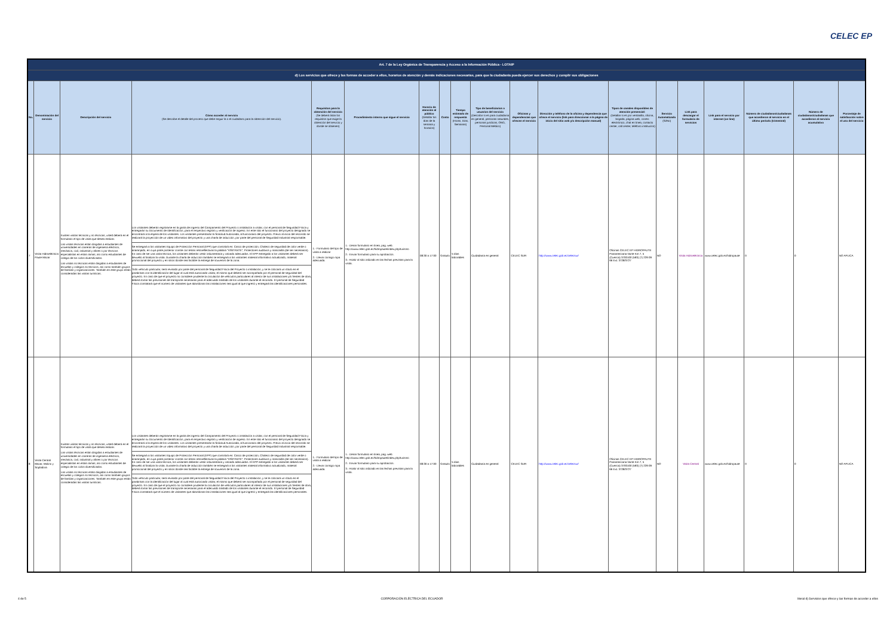CELEC EP
| Art. 7 de la Ley Orgánica de Transparencia y Acceso a la Información Pública - LOTAIP | | | | | | | | | | | | | | | | | | |
| d) Los servicios que ofrece y las formas de acceder a ellos, horarios de atención y demás indicaciones necesarias, para que la ciudadanía pueda ejercer sus derechos y cumplir sus obligaciones | | | | | | | | | | | | | | | | | | |
| No. | Denominación del servicio | Descripción del servicio | Cómo acceder al servicio (Se describe el detalle del proceso que debe seguir la o el ciudadano para la obtención del servicio). | Requisitos para la obtención del servicio (Se deberá listar los requisitos que exige la obtención del servicio y donde se obtienen) | Procedimiento interno que sigue el servicio | Horario de atención al público (Detallar los días de la semana y horarios) | Costo | Tiempo estimado de respuesta (Horas, Días, Semanas) | Tipo de beneficiarios o usuarios del servicio (Describir si es para ciudadanía en general, personas naturales, personas jurídicas, ONG, Personal Médico) | Oficinas y dependencias que ofrecen el servicio | Dirección y teléfono de la oficina y dependencia que ofrece el servicio (link para direccionar a la página de inicio del sitio web y/o descripción manual) | Tipos de canales disponibles de atención presencial: (Detallar si es por ventanilla, oficina, brigada, página web, correo electrónico, chat en línea, contacto center, call center, teléfono institución) | Servicio Automatizado (Si/No) | Link para descargar el formulario de servicios | Link para el servicio por internet (on line) | Número de ciudadanos/ciudadanas que accedieron al servicio en el último período (trimestral) | Número de ciudadanos/ciudadanas que accedieron al servicio acumulativo | Porcentaje de satisfacción sobre el uso del servicio |
| 7 | Visita Hidroeléctrica Paute Mazar | Existen visitas técnicas y no técnicas, usted deberá en el formulario el tipo de visita que desea realizar. Las visitas técnicas están dirigidas a estudiantes de universidades en carreras de ingeniería eléctrica, mecánica, civil, industrial y afines o por técnicos especialistas en estas ramas; así como estudiantes de colegio de los ciclos diversificados. Las visitas no técnicas están dirigidas a estudiantes de escuelas y colegios no técnicos, así como también grupos de familias y organizaciones. También en este grupo están consideradas las visitas turísticas. | Los visitantes deberán registrarse en la garita de ingreso del Campamento del Proyecto o instalación a visitar, con el personal de Seguridad Física y entregarán su Documento de Identificación, para el respectivo registro y verificación de ingreso. En este sitio el funcionario del proyecto designado se encontrará a la espera de los visitantes. Los visitantes presentarán la Solicitud Autorizada, al funcionario del proyecto. Previo al inicio del recorrido se realizará la proyección de un video informativo del proyecto y una charla de inducción, por parte del personal de Seguridad Industrial responsable. Se entregará a los visitantes Equipo de Protección Personal (EPP) que consistirá en: Casco de protección, Chaleco de seguridad de color verde o anaranjado, en cuya parte posterior conste con letras retroreflectivas la palabra "VISITANTE", Protectores auditivos y mascarilla (de ser necesarios). En caso de ser una visita técnica, los visitantes deberán vestir indumentaria y calzado adecuados. El EPP entregado a los visitantes deberá ser devuelto al finalizar la visita. Durante la charla de inducción también se entregará a los visitantes material informativo actualizado, material promocional del proyecto y en sitios donde sea factible la entrega de souvenirs de la zona. Todo vehículo particular, será revisado por parte del personal de Seguridad Física del Proyecto o instalación, y se le colocará un rótulo en el parabrisas con la identificación del lugar al cual está autorizado visitar, el mismo que deberá ser acompañado por el personal de seguridad del proyecto. En caso de que el proyecto no considere prudente la circulación de vehículos particulares al interior de sus instalaciones y/o frentes de obra, deberá tomar las previsiones de transporte necesarias para el adecuado traslado de los visitantes durante el recorrido. El personal de Seguridad Física constatará que el número de visitantes que abandonan las instalaciones sea igual al que ingresó y entregará las identificaciones personales. | 1.- Formulario del tipo de visita a realizar 2.- Llevar consigo ropa adecuada. | 1.- Llenar formulario en línea, pag. web: http://www.celec.gob.ec/hidropaute/index.php/turismo 2.- Enviar formulario para su aprobación. 3.- Asistir al sitio indicado en las fechas previstas para la visita. | 08:30 a 17:00 | Gratuito | 5 días laborables | Ciudadanía en general | CELEC SUR | http://www.celec.gob.ec/celecsur/ | Oficinas CELEC EP HIDROPAUTE Panamericana Norte Km 7, 5 (Cuenca) 3700100 (593) (7) 229 09 66 Ext. 3728/3727 | NO | Visita Hidroeléctrica | www.celec.gob.ec/hidropaute | 0 | 0 | NO APLICA |
| 8 | Visita Central Mazar, Molino y Sopladora | Existen visitas técnicas y no técnicas, usted deberá en el formulario el tipo de visita que desea realizar. Las visitas técnicas están dirigidas a estudiantes de universidades en carreras de ingeniería eléctrica, mecánica, civil, industrial y afines o por técnicos especialistas en estas ramas; así como estudiantes de colegio de los ciclos diversificados. Las visitas no técnicas están dirigidas a estudiantes de escuelas y colegios no técnicos, así como también grupos de familias y organizaciones. También en este grupo están consideradas las visitas turísticas. | Los visitantes deberán registrarse en la garita de ingreso del Campamento del Proyecto o instalación a visitar, con el personal de Seguridad Física y entregarán su Documento de Identificación, para el respectivo registro y verificación de ingreso. En este sitio el funcionario del proyecto designado se encontrará a la espera de los visitantes. Los visitantes presentarán la Solicitud Autorizada, al funcionario del proyecto. Previo al inicio del recorrido se realizará la proyección de un video informativo del proyecto y una charla de inducción, por parte del personal de Seguridad Industrial responsable. Se entregará a los visitantes Equipo de Protección Personal (EPP) que consistirá en: Casco de protección, Chaleco de seguridad de color verde o anaranjado, en cuya parte posterior conste con letras retroreflectivas la palabra "VISITANTE", Protectores auditivos y mascarilla (de ser necesarios). En caso de ser una visita técnica, los visitantes deberán vestir indumentaria y calzado adecuados. El EPP entregado a los visitantes deberá ser devuelto al finalizar la visita. Durante la charla de inducción también se entregará a los visitantes material informativo actualizado, material promocional del proyecto y en sitios donde sea factible la entrega de souvenirs de la zona. Todo vehículo particular, será revisado por parte del personal de Seguridad Física del Proyecto o instalación, y se le colocará un rótulo en el parabrisas con la identificación del lugar al cual está autorizado visitar, el mismo que deberá ser acompañado por el personal de seguridad del proyecto. En caso de que el proyecto no considere prudente la circulación de vehículos particulares al interior de sus instalaciones y/o frentes de obra, deberá tomar las previsiones de transporte necesarias para el adecuado traslado de los visitantes durante el recorrido. El personal de Seguridad Física constatará que el número de visitantes que abandonan las instalaciones sea igual al que ingresó y entregará las identificaciones personales. | 1.- Formulario del tipo de visita a realizar 2.- Llevar consigo ropa adecuada. | 1.- Llenar formulario en línea, pag. web: http://www.celec.gob.ec/hidropaute/index.php/turismo 2.- Enviar formulario para su aprobación. 3.- Asistir al sitio indicado en las fechas previstas para la visita. | 08:30 a 17:00 | Gratuito | 5 días laborables | Ciudadanía en general | CELEC SUR | http://www.celec.gob.ec/celecsur/ | Oficinas CELEC EP HIDROPAUTE Panamericana Norte Km 7, 5 (Cuenca) 3700100 (593) (7) 229 09 66 Ext. 3728/3727 | NO | Visita Central | www.celec.gob.ec/hidropaute | 0 | 0 | NO APLICA |
4 de 5 CORPORACIÓN ELÉCTRICA DEL ECUADOR literal d) Servicios que ofrece y las formas de acceder a ellos